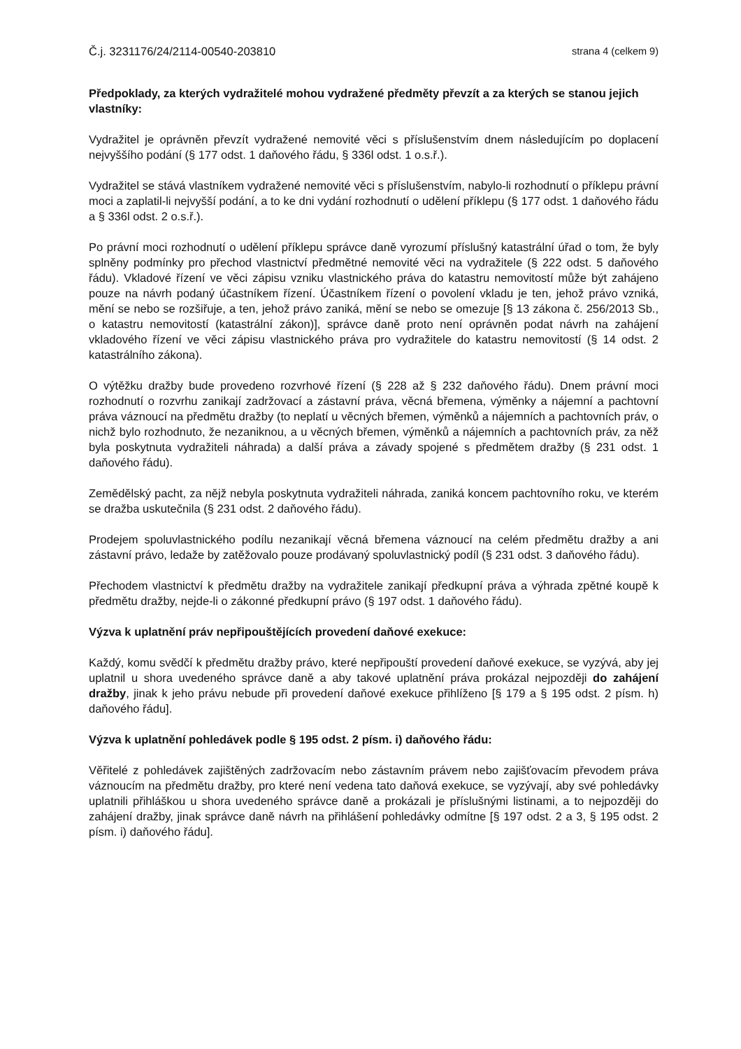Č.j. 3231176/24/2114-00540-203810 strana 4 (celkem 9)
Předpoklady, za kterých vydražitelé mohou vydražené předměty převzít a za kterých se stanou jejich vlastníky:
Vydražitel je oprávněn převzít vydražené nemovité věci s příslušenstvím dnem následujícím po doplacení nejvyššího podání (§ 177 odst. 1 daňového řádu, § 336l odst. 1 o.s.ř.).
Vydražitel se stává vlastníkem vydražené nemovité věci s příslušenstvím, nabylo-li rozhodnutí o příklepu právní moci a zaplatil-li nejvyšší podání, a to ke dni vydání rozhodnutí o udělení příklepu (§ 177 odst. 1 daňového řádu a § 336l odst. 2 o.s.ř.).
Po právní moci rozhodnutí o udělení příklepu správce daně vyrozumí příslušný katastrální úřad o tom, že byly splněny podmínky pro přechod vlastnictví předmětné nemovité věci na vydražitele (§ 222 odst. 5 daňového řádu). Vkladové řízení ve věci zápisu vzniku vlastnického práva do katastru nemovitostí může být zahájeno pouze na návrh podaný účastníkem řízení. Účastníkem řízení o povolení vkladu je ten, jehož právo vzniká, mění se nebo se rozšiřuje, a ten, jehož právo zaniká, mění se nebo se omezuje [§ 13 zákona č. 256/2013 Sb., o katastru nemovitostí (katastrální zákon)], správce daně proto není oprávněn podat návrh na zahájení vkladového řízení ve věci zápisu vlastnického práva pro vydražitele do katastru nemovitostí (§ 14 odst. 2 katastrálního zákona).
O výtěžku dražby bude provedeno rozvrhové řízení (§ 228 až § 232 daňového řádu). Dnem právní moci rozhodnutí o rozvrhu zanikají zadržovací a zástavní práva, věcná břemena, výměnky a nájemní a pachtovní práva váznoucí na předmětu dražby (to neplatí u věcných břemen, výměnků a nájemních a pachtovních práv, o nichž bylo rozhodnuto, že nezaniknou, a u věcných břemen, výměnků a nájemních a pachtovních práv, za něž byla poskytnuta vydražiteli náhrada) a další práva a závady spojené s předmětem dražby (§ 231 odst. 1 daňového řádu).
Zemědělský pacht, za nějž nebyla poskytnuta vydražiteli náhrada, zaniká koncem pachtovního roku, ve kterém se dražba uskutečnila (§ 231 odst. 2 daňového řádu).
Prodejem spoluvlastnického podílu nezanikají věcná břemena váznoucí na celém předmětu dražby a ani zástavní právo, ledaže by zatěžovalo pouze prodávaný spoluvlastnický podíl (§ 231 odst. 3 daňového řádu).
Přechodem vlastnictví k předmětu dražby na vydražitele zanikají předkupní práva a výhrada zpětné koupě k předmětu dražby, nejde-li o zákonné předkupní právo (§ 197 odst. 1 daňového řádu).
Výzva k uplatnění práv nepřipouštějících provedení daňové exekuce:
Každý, komu svědčí k předmětu dražby právo, které nepřipouští provedení daňové exekuce, se vyzývá, aby jej uplatnil u shora uvedeného správce daně a aby takové uplatnění práva prokázal nejpozději do zahájení dražby, jinak k jeho právu nebude při provedení daňové exekuce přihlíženo [§ 179 a § 195 odst. 2 písm. h) daňového řádu].
Výzva k uplatnění pohledávek podle § 195 odst. 2 písm. i) daňového řádu:
Věřitelé z pohledávek zajištěných zadržovacím nebo zástavním právem nebo zajišťovacím převodem práva váznoucím na předmětu dražby, pro které není vedena tato daňová exekuce, se vyzývají, aby své pohledávky uplatnili přihláškou u shora uvedeného správce daně a prokázali je příslušnými listinami, a to nejpozději do zahájení dražby, jinak správce daně návrh na přihlášení pohledávky odmítne [§ 197 odst. 2 a 3, § 195 odst. 2 písm. i) daňového řádu].